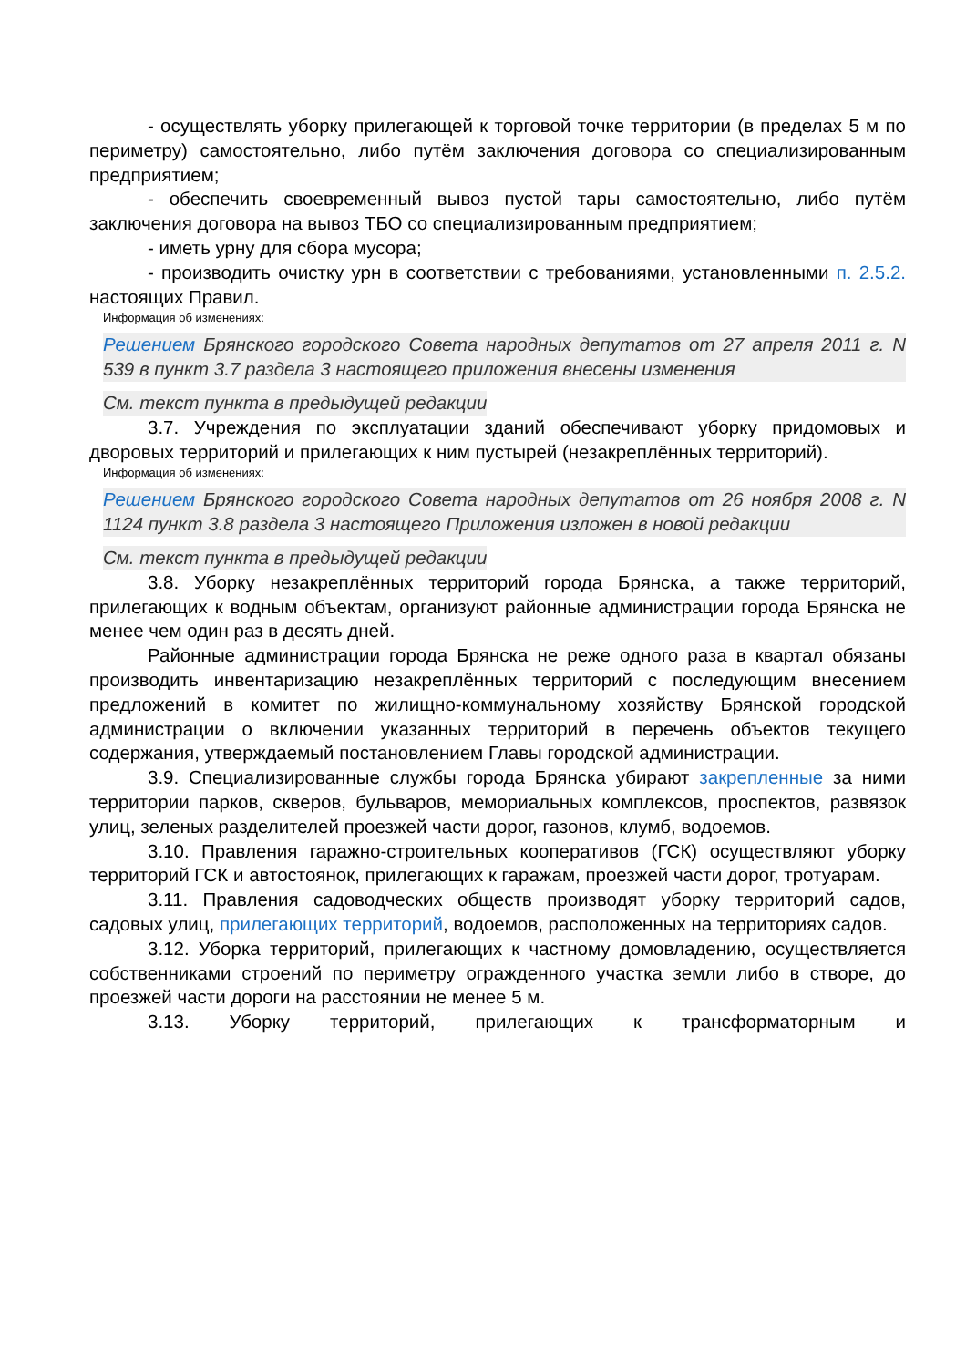- осуществлять уборку прилегающей к торговой точке территории (в пределах 5 м по периметру) самостоятельно, либо путём заключения договора со специализированным предприятием;
- обеспечить своевременный вывоз пустой тары самостоятельно, либо путём заключения договора на вывоз ТБО со специализированным предприятием;
- иметь урну для сбора мусора;
- производить очистку урн в соответствии с требованиями, установленными п. 2.5.2. настоящих Правил.
Информация об изменениях:
Решением Брянского городского Совета народных депутатов от 27 апреля 2011 г. N 539 в пункт 3.7 раздела 3 настоящего приложения внесены изменения
См. текст пункта в предыдущей редакции
3.7. Учреждения по эксплуатации зданий обеспечивают уборку придомовых и дворовых территорий и прилегающих к ним пустырей (незакреплённых территорий).
Информация об изменениях:
Решением Брянского городского Совета народных депутатов от 26 ноября 2008 г. N 1124 пункт 3.8 раздела 3 настоящего Приложения изложен в новой редакции
См. текст пункта в предыдущей редакции
3.8. Уборку незакреплённых территорий города Брянска, а также территорий, прилегающих к водным объектам, организуют районные администрации города Брянска не менее чем один раз в десять дней.
Районные администрации города Брянска не реже одного раза в квартал обязаны производить инвентаризацию незакреплённых территорий с последующим внесением предложений в комитет по жилищно-коммунальному хозяйству Брянской городской администрации о включении указанных территорий в перечень объектов текущего содержания, утверждаемый постановлением Главы городской администрации.
3.9. Специализированные службы города Брянска убирают закрепленные за ними территории парков, скверов, бульваров, мемориальных комплексов, проспектов, развязок улиц, зеленых разделителей проезжей части дорог, газонов, клумб, водоемов.
3.10. Правления гаражно-строительных кооперативов (ГСК) осуществляют уборку территорий ГСК и автостоянок, прилегающих к гаражам, проезжей части дорог, тротуарам.
3.11. Правления садоводческих обществ производят уборку территорий садов, садовых улиц, прилегающих территорий, водоемов, расположенных на территориях садов.
3.12. Уборка территорий, прилегающих к частному домовладению, осуществляется собственниками строений по периметру огражденного участка земли либо в створе, до проезжей части дороги на расстоянии не менее 5 м.
3.13. Уборку территорий, прилегающих к трансформаторным и